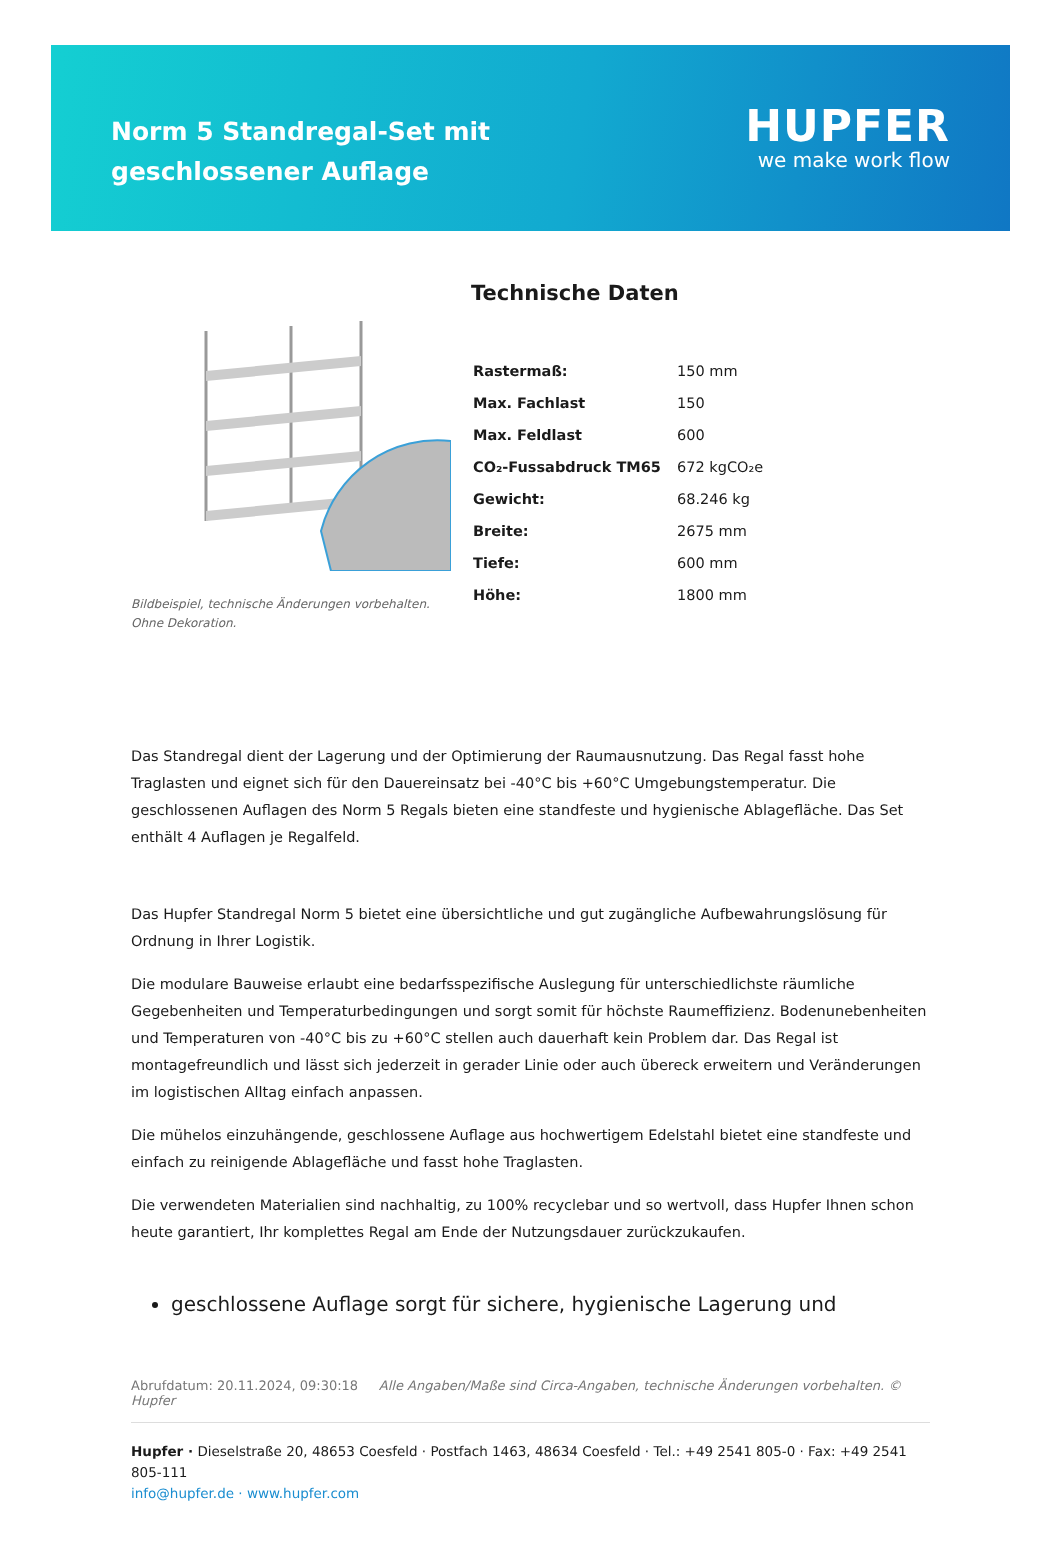Norm 5 Standregal-Set mit geschlossener Auflage
HUPFER
we make work flow
Bildbeispiel, technische Änderungen vorbehalten.
Ohne Dekoration.
Technische Daten
| Rastermaß: | 150 mm |
| Max. Fachlast | 150 |
| Max. Feldlast | 600 |
| CO₂-Fussabdruck TM65 | 672 kgCO₂e |
| Gewicht: | 68.246 kg |
| Breite: | 2675 mm |
| Tiefe: | 600 mm |
| Höhe: | 1800 mm |
Das Standregal dient der Lagerung und der Optimierung der Raumausnutzung. Das Regal fasst hohe Traglasten und eignet sich für den Dauereinsatz bei -40°C bis +60°C Umgebungstemperatur. Die geschlossenen Auflagen des Norm 5 Regals bieten eine standfeste und hygienische Ablagefläche. Das Set enthält 4 Auflagen je Regalfeld.
Das Hupfer Standregal Norm 5 bietet eine übersichtliche und gut zugängliche Aufbewahrungslösung für Ordnung in Ihrer Logistik.
Die modulare Bauweise erlaubt eine bedarfsspezifische Auslegung für unterschiedlichste räumliche Gegebenheiten und Temperaturbedingungen und sorgt somit für höchste Raumeffizienz. Bodenunebenheiten und Temperaturen von -40°C bis zu +60°C stellen auch dauerhaft kein Problem dar. Das Regal ist montagefreundlich und lässt sich jederzeit in gerader Linie oder auch übereck erweitern und Veränderungen im logistischen Alltag einfach anpassen.
Die mühelos einzuhängende, geschlossene Auflage aus hochwertigem Edelstahl bietet eine standfeste und einfach zu reinigende Ablagefläche und fasst hohe Traglasten.
Die verwendeten Materialien sind nachhaltig, zu 100% recyclebar und so wertvoll, dass Hupfer Ihnen schon heute garantiert, Ihr komplettes Regal am Ende der Nutzungsdauer zurückzukaufen.
geschlossene Auflage sorgt für sichere, hygienische Lagerung und
Abrufdatum: 20.11.2024, 09:30:18 Alle Angaben/Maße sind Circa-Angaben, technische Änderungen vorbehalten. © Hupfer
Hupfer · Dieselstraße 20, 48653 Coesfeld · Postfach 1463, 48634 Coesfeld · Tel.: +49 2541 805-0 · Fax: +49 2541 805-111
info@hupfer.de · www.hupfer.com